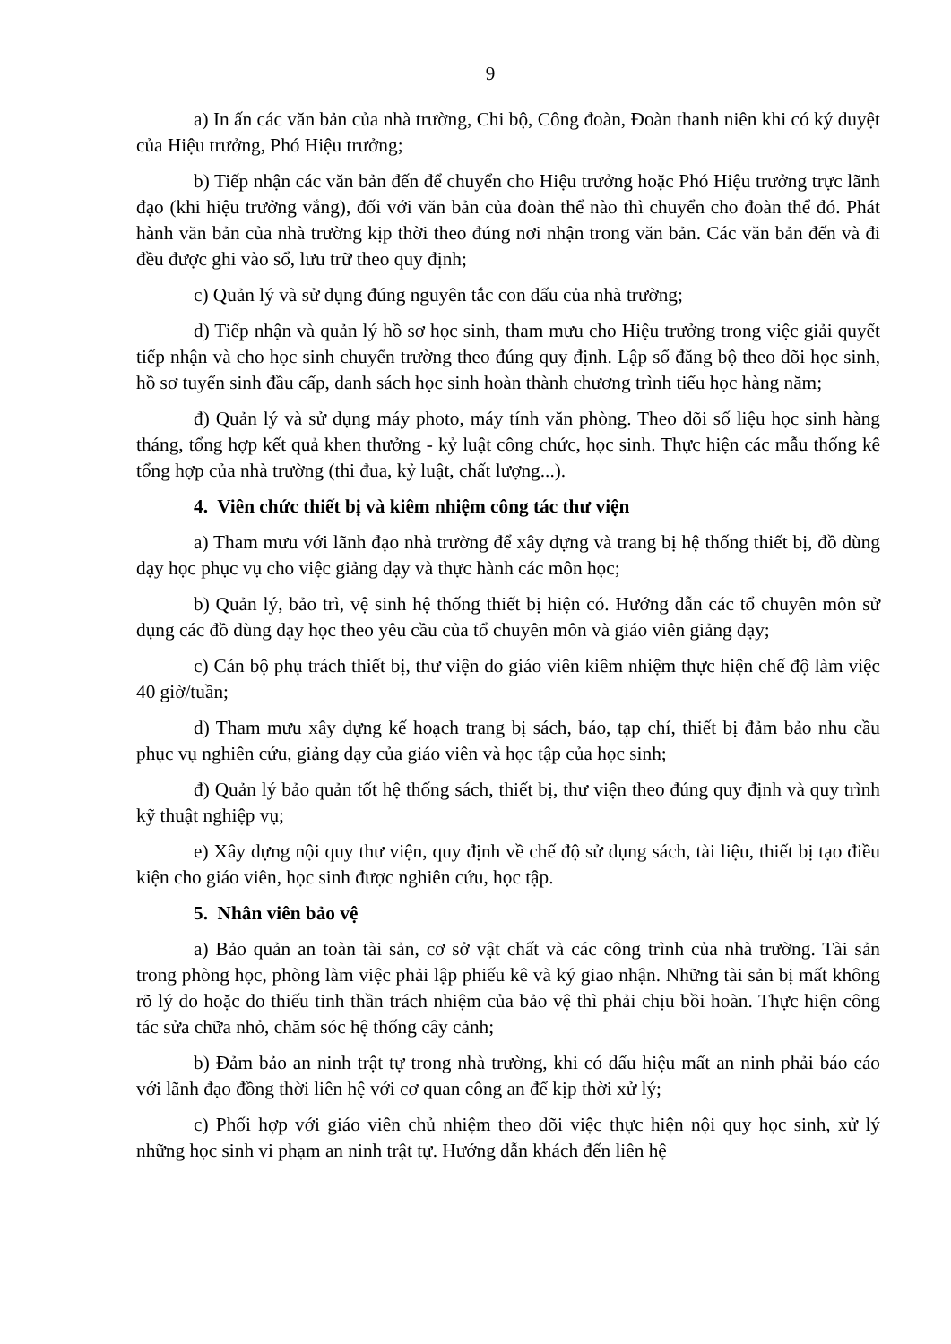9
a) In ấn các văn bản của nhà trường, Chi bộ, Công đoàn, Đoàn thanh niên khi có ký duyệt của Hiệu trưởng, Phó Hiệu trưởng;
b) Tiếp nhận các văn bản đến để chuyển cho Hiệu trưởng hoặc Phó Hiệu trưởng trực lãnh đạo (khi hiệu trưởng vắng), đối với văn bản của đoàn thể nào thì chuyển cho đoàn thể đó. Phát hành văn bản của nhà trường kịp thời theo đúng nơi nhận trong văn bản. Các văn bản đến và đi đều được ghi vào sổ, lưu trữ theo quy định;
c) Quản lý và sử dụng đúng nguyên tắc con dấu của nhà trường;
d) Tiếp nhận và quản lý hồ sơ học sinh, tham mưu cho Hiệu trưởng trong việc giải quyết tiếp nhận và cho học sinh chuyển trường theo đúng quy định. Lập sổ đăng bộ theo dõi học sinh, hồ sơ tuyển sinh đầu cấp, danh sách học sinh hoàn thành chương trình tiểu học hàng năm;
đ) Quản lý và sử dụng máy photo, máy tính văn phòng. Theo dõi số liệu học sinh hàng tháng, tổng hợp kết quả khen thưởng - kỷ luật công chức, học sinh. Thực hiện các mẫu thống kê tổng hợp của nhà trường (thi đua, kỷ luật, chất lượng...).
4. Viên chức thiết bị và kiêm nhiệm công tác thư viện
a) Tham mưu với lãnh đạo nhà trường để xây dựng và trang bị hệ thống thiết bị, đồ dùng dạy học phục vụ cho việc giảng dạy và thực hành các môn học;
b) Quản lý, bảo trì, vệ sinh hệ thống thiết bị hiện có. Hướng dẫn các tổ chuyên môn sử dụng các đồ dùng dạy học theo yêu cầu của tổ chuyên môn và giáo viên giảng dạy;
c) Cán bộ phụ trách thiết bị, thư viện do giáo viên kiêm nhiệm thực hiện chế độ làm việc 40 giờ/tuần;
d) Tham mưu xây dựng kế hoạch trang bị sách, báo, tạp chí, thiết bị đảm bảo nhu cầu phục vụ nghiên cứu, giảng dạy của giáo viên và học tập của học sinh;
đ) Quản lý bảo quản tốt hệ thống sách, thiết bị, thư viện theo đúng quy định và quy trình kỹ thuật nghiệp vụ;
e) Xây dựng nội quy thư viện, quy định về chế độ sử dụng sách, tài liệu, thiết bị tạo điều kiện cho giáo viên, học sinh được nghiên cứu, học tập.
5. Nhân viên bảo vệ
a) Bảo quản an toàn tài sản, cơ sở vật chất và các công trình của nhà trường. Tài sản trong phòng học, phòng làm việc phải lập phiếu kê và ký giao nhận. Những tài sản bị mất không rõ lý do hoặc do thiếu tinh thần trách nhiệm của bảo vệ thì phải chịu bồi hoàn. Thực hiện công tác sửa chữa nhỏ, chăm sóc hệ thống cây cảnh;
b) Đảm bảo an ninh trật tự trong nhà trường, khi có dấu hiệu mất an ninh phải báo cáo với lãnh đạo đồng thời liên hệ với cơ quan công an để kịp thời xử lý;
c) Phối hợp với giáo viên chủ nhiệm theo dõi việc thực hiện nội quy học sinh, xử lý những học sinh vi phạm an ninh trật tự. Hướng dẫn khách đến liên hệ